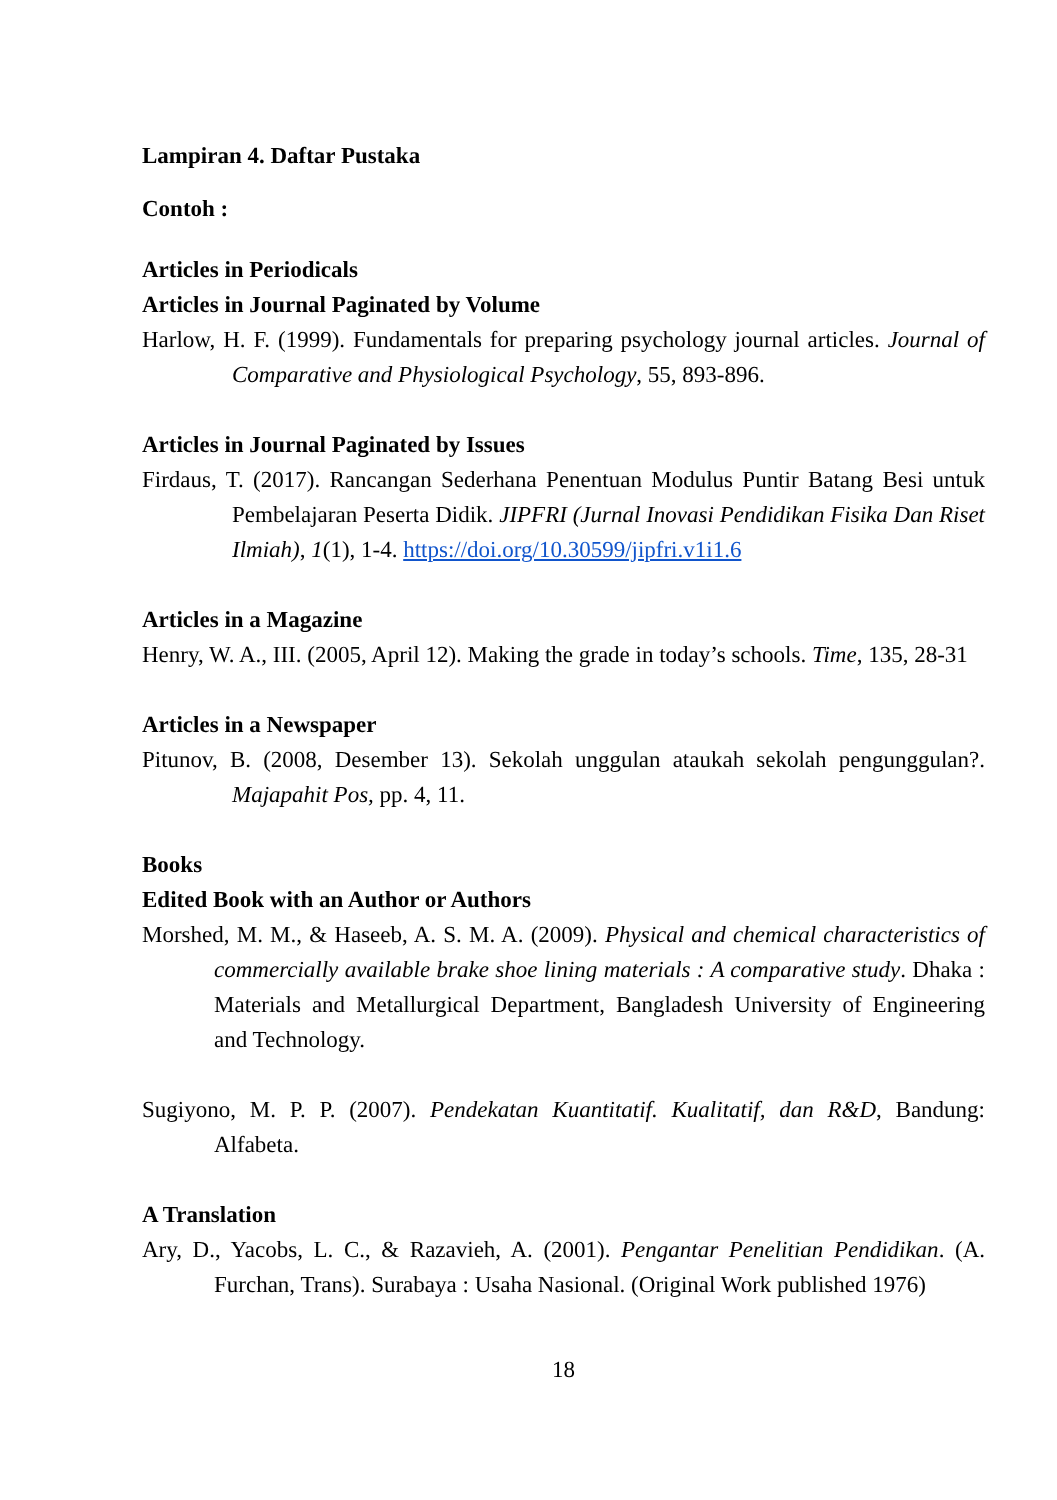Lampiran 4. Daftar Pustaka
Contoh :
Articles in Periodicals
Articles in Journal Paginated by Volume
Harlow, H. F. (1999). Fundamentals for preparing psychology journal articles. Journal of Comparative and Physiological Psychology, 55, 893-896.
Articles in Journal Paginated by Issues
Firdaus, T. (2017). Rancangan Sederhana Penentuan Modulus Puntir Batang Besi untuk Pembelajaran Peserta Didik. JIPFRI (Jurnal Inovasi Pendidikan Fisika Dan Riset Ilmiah), 1(1), 1-4. https://doi.org/10.30599/jipfri.v1i1.6
Articles in a Magazine
Henry, W. A., III. (2005, April 12). Making the grade in today’s schools. Time, 135, 28-31
Articles in a Newspaper
Pitunov, B. (2008, Desember 13). Sekolah unggulan ataukah sekolah pengunggulan?. Majapahit Pos, pp. 4, 11.
Books
Edited Book with an Author or Authors
Morshed, M. M., & Haseeb, A. S. M. A. (2009). Physical and chemical characteristics of commercially available brake shoe lining materials : A comparative study. Dhaka : Materials and Metallurgical Department, Bangladesh University of Engineering and Technology.
Sugiyono, M. P. P. (2007). Pendekatan Kuantitatif. Kualitatif, dan R&D, Bandung: Alfabeta.
A Translation
Ary, D., Yacobs, L. C., & Razavieh, A. (2001). Pengantar Penelitian Pendidikan. (A. Furchan, Trans). Surabaya : Usaha Nasional. (Original Work published 1976)
18